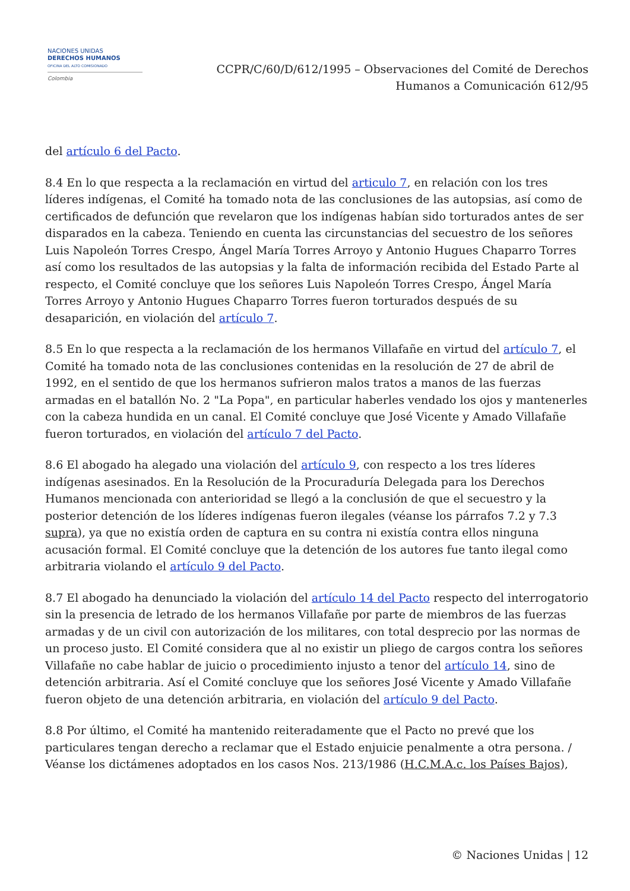NACIONES UNIDAS
DERECHOS HUMANOS
OFICINA DEL ALTO COMISIONADO
Colombia
CCPR/C/60/D/612/1995 – Observaciones del Comité de Derechos
Humanos a Comunicación 612/95
del artículo 6 del Pacto.
8.4 En lo que respecta a la reclamación en virtud del articulo 7, en relación con los tres líderes indígenas, el Comité ha tomado nota de las conclusiones de las autopsias, así como de certificados de defunción que revelaron que los indígenas habían sido torturados antes de ser disparados en la cabeza. Teniendo en cuenta las circunstancias del secuestro de los señores Luis Napoleón Torres Crespo, Ángel María Torres Arroyo y Antonio Hugues Chaparro Torres así como los resultados de las autopsias y la falta de información recibida del Estado Parte al respecto, el Comité concluye que los señores Luis Napoleón Torres Crespo, Ángel María Torres Arroyo y Antonio Hugues Chaparro Torres fueron torturados después de su desaparición, en violación del artículo 7.
8.5 En lo que respecta a la reclamación de los hermanos Villafañe en virtud del artículo 7, el Comité ha tomado nota de las conclusiones contenidas en la resolución de 27 de abril de 1992, en el sentido de que los hermanos sufrieron malos tratos a manos de las fuerzas armadas en el batallón No. 2 "La Popa", en particular haberles vendado los ojos y mantenerles con la cabeza hundida en un canal. El Comité concluye que José Vicente y Amado Villafañe fueron torturados, en violación del artículo 7 del Pacto.
8.6 El abogado ha alegado una violación del artículo 9, con respecto a los tres líderes indígenas asesinados. En la Resolución de la Procuraduría Delegada para los Derechos Humanos mencionada con anterioridad se llegó a la conclusión de que el secuestro y la posterior detención de los líderes indígenas fueron ilegales (véanse los párrafos 7.2 y 7.3 supra), ya que no existía orden de captura en su contra ni existía contra ellos ninguna acusación formal. El Comité concluye que la detención de los autores fue tanto ilegal como arbitraria violando el artículo 9 del Pacto.
8.7 El abogado ha denunciado la violación del artículo 14 del Pacto respecto del interrogatorio sin la presencia de letrado de los hermanos Villafañe por parte de miembros de las fuerzas armadas y de un civil con autorización de los militares, con total desprecio por las normas de un proceso justo. El Comité considera que al no existir un pliego de cargos contra los señores Villafañe no cabe hablar de juicio o procedimiento injusto a tenor del artículo 14, sino de detención arbitraria. Así el Comité concluye que los señores José Vicente y Amado Villafañe fueron objeto de una detención arbitraria, en violación del artículo 9 del Pacto.
8.8 Por último, el Comité ha mantenido reiteradamente que el Pacto no prevé que los particulares tengan derecho a reclamar que el Estado enjuicie penalmente a otra persona. / Véanse los dictámenes adoptados en los casos Nos. 213/1986 (H.C.M.A.c. los Países Bajos),
© Naciones Unidas | 12